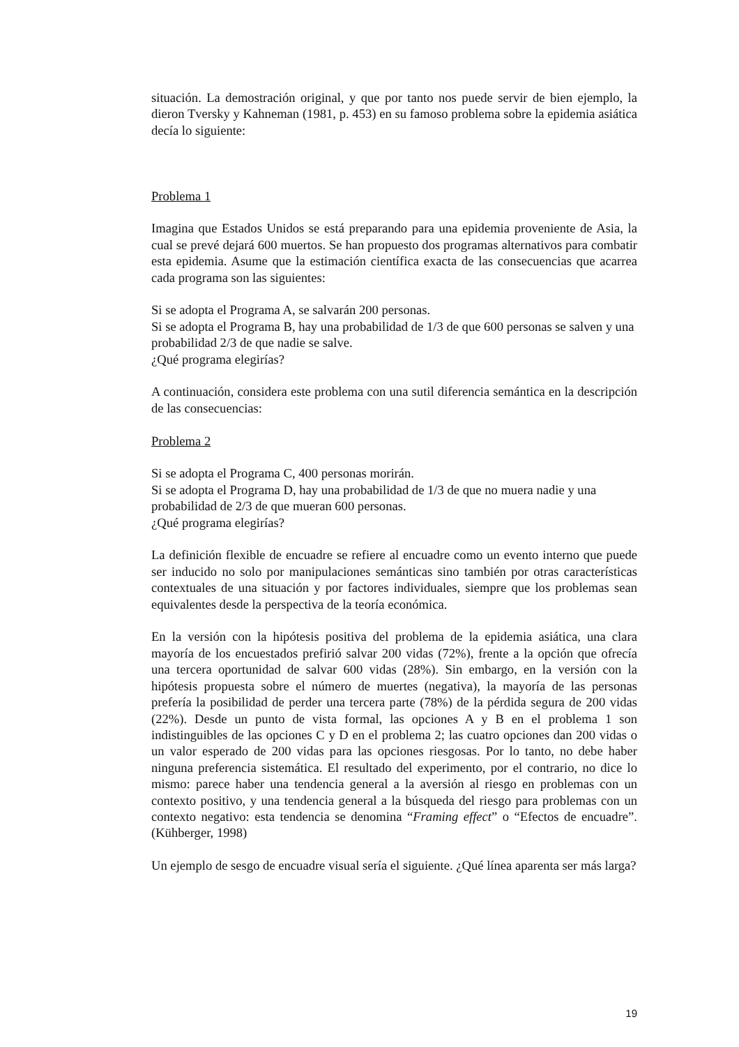situación. La demostración original, y que por tanto nos puede servir de bien ejemplo, la dieron Tversky y Kahneman (1981, p. 453) en su famoso problema sobre la epidemia asiática decía lo siguiente:
Problema 1
Imagina que Estados Unidos se está preparando para una epidemia proveniente de Asia, la cual se prevé dejará 600 muertos. Se han propuesto dos programas alternativos para combatir esta epidemia. Asume que la estimación científica exacta de las consecuencias que acarrea cada programa son las siguientes:
Si se adopta el Programa A, se salvarán 200 personas.
Si se adopta el Programa B, hay una probabilidad de 1/3 de que 600 personas se salven y una probabilidad 2/3 de que nadie se salve.
¿Qué programa elegirías?
A continuación, considera este problema con una sutil diferencia semántica en la descripción de las consecuencias:
Problema 2
Si se adopta el Programa C, 400 personas morirán.
Si se adopta el Programa D, hay una probabilidad de 1/3 de que no muera nadie y una probabilidad de 2/3 de que mueran 600 personas.
¿Qué programa elegirías?
La definición flexible de encuadre se refiere al encuadre como un evento interno que puede ser inducido no solo por manipulaciones semánticas sino también por otras características contextuales de una situación y por factores individuales, siempre que los problemas sean equivalentes desde la perspectiva de la teoría económica.
En la versión con la hipótesis positiva del problema de la epidemia asiática, una clara mayoría de los encuestados prefirió salvar 200 vidas (72%), frente a la opción que ofrecía una tercera oportunidad de salvar 600 vidas (28%). Sin embargo, en la versión con la hipótesis propuesta sobre el número de muertes (negativa), la mayoría de las personas prefería la posibilidad de perder una tercera parte (78%) de la pérdida segura de 200 vidas (22%). Desde un punto de vista formal, las opciones A y B en el problema 1 son indistinguibles de las opciones C y D en el problema 2; las cuatro opciones dan 200 vidas o un valor esperado de 200 vidas para las opciones riesgosas. Por lo tanto, no debe haber ninguna preferencia sistemática. El resultado del experimento, por el contrario, no dice lo mismo: parece haber una tendencia general a la aversión al riesgo en problemas con un contexto positivo, y una tendencia general a la búsqueda del riesgo para problemas con un contexto negativo: esta tendencia se denomina “Framing effect” o “Efectos de encuadre”. (Kühberger, 1998)
Un ejemplo de sesgo de encuadre visual sería el siguiente. ¿Qué línea aparenta ser más larga?
19